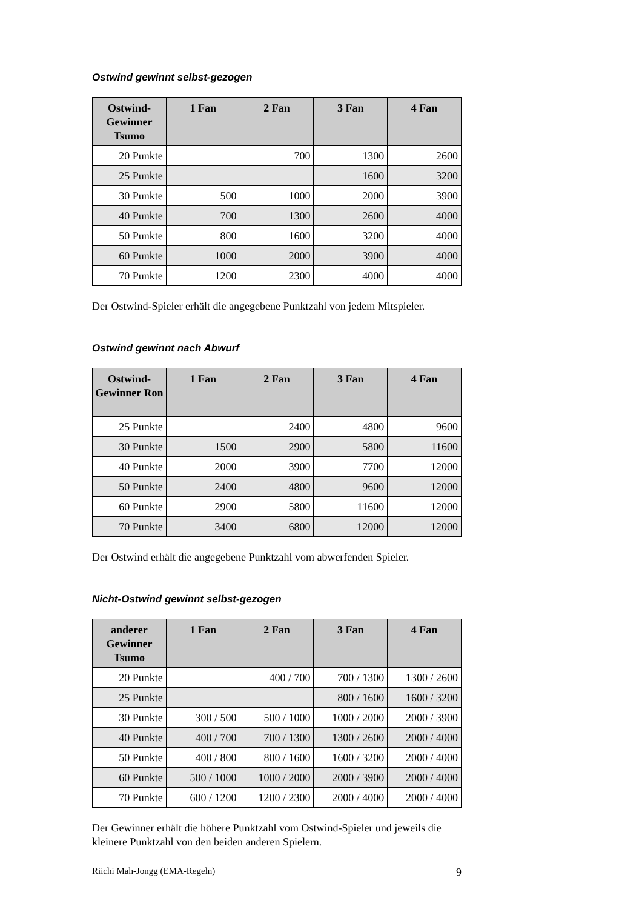Ostwind gewinnt selbst-gezogen
| Ostwind-Gewinner Tsumo | 1 Fan | 2 Fan | 3 Fan | 4 Fan |
| --- | --- | --- | --- | --- |
| 20 Punkte | | 700 | 1300 | 2600 |
| 25 Punkte | | | 1600 | 3200 |
| 30 Punkte | 500 | 1000 | 2000 | 3900 |
| 40 Punkte | 700 | 1300 | 2600 | 4000 |
| 50 Punkte | 800 | 1600 | 3200 | 4000 |
| 60 Punkte | 1000 | 2000 | 3900 | 4000 |
| 70 Punkte | 1200 | 2300 | 4000 | 4000 |
Der Ostwind-Spieler erhält die angegebene Punktzahl von jedem Mitspieler.
Ostwind gewinnt nach Abwurf
| Ostwind-Gewinner Ron | 1 Fan | 2 Fan | 3 Fan | 4 Fan |
| --- | --- | --- | --- | --- |
| 25 Punkte | | 2400 | 4800 | 9600 |
| 30 Punkte | 1500 | 2900 | 5800 | 11600 |
| 40 Punkte | 2000 | 3900 | 7700 | 12000 |
| 50 Punkte | 2400 | 4800 | 9600 | 12000 |
| 60 Punkte | 2900 | 5800 | 11600 | 12000 |
| 70 Punkte | 3400 | 6800 | 12000 | 12000 |
Der Ostwind erhält die angegebene Punktzahl vom abwerfenden Spieler.
Nicht-Ostwind gewinnt selbst-gezogen
| anderer Gewinner Tsumo | 1 Fan | 2 Fan | 3 Fan | 4 Fan |
| --- | --- | --- | --- | --- |
| 20 Punkte | | 400 / 700 | 700 / 1300 | 1300 / 2600 |
| 25 Punkte | | | 800 / 1600 | 1600 / 3200 |
| 30 Punkte | 300 / 500 | 500 / 1000 | 1000 / 2000 | 2000 / 3900 |
| 40 Punkte | 400 / 700 | 700 / 1300 | 1300 / 2600 | 2000 / 4000 |
| 50 Punkte | 400 / 800 | 800 / 1600 | 1600 / 3200 | 2000 / 4000 |
| 60 Punkte | 500 / 1000 | 1000 / 2000 | 2000 / 3900 | 2000 / 4000 |
| 70 Punkte | 600 / 1200 | 1200 / 2300 | 2000 / 4000 | 2000 / 4000 |
Der Gewinner erhält die höhere Punktzahl vom Ostwind-Spieler und jeweils die kleinere Punktzahl von den beiden anderen Spielern.
Riichi Mah-Jongg (EMA-Regeln) 9